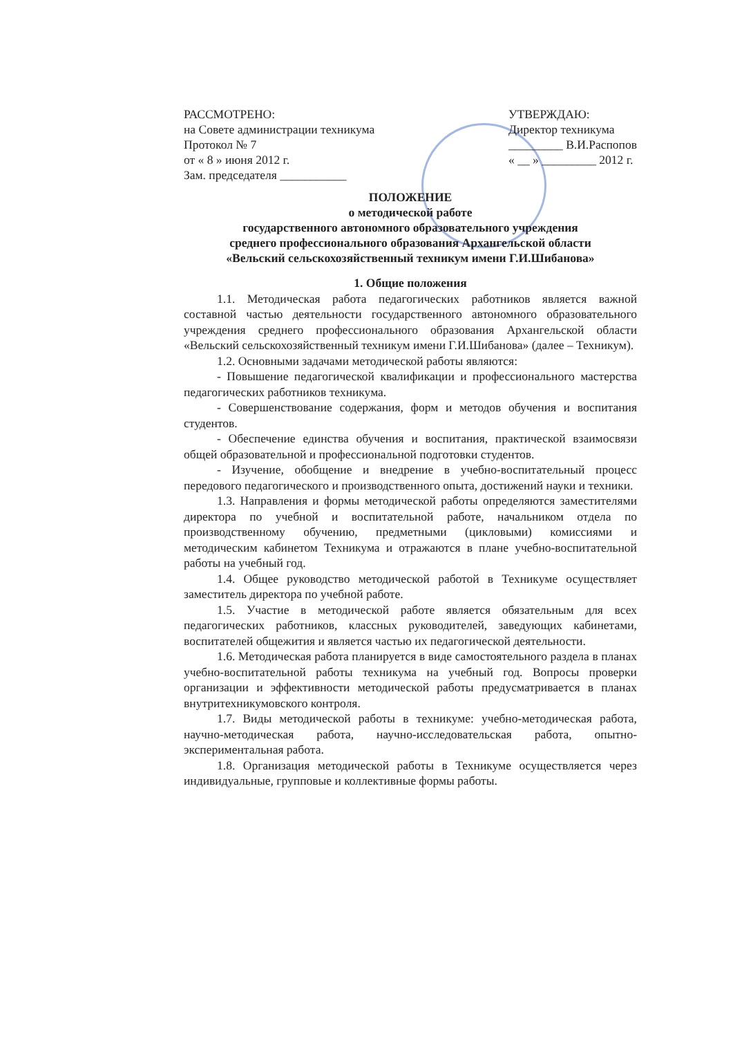РАССМОТРЕНО:
на Совете администрации техникума
Протокол № 7
от « 8 » июня 2012 г.
Зам. председателя ___________
УТВЕРЖДАЮ:
Директор техникума
_________ В.И.Распопов
« __ » _________ 2012 г.
ПОЛОЖЕНИЕ
о методической работе
государственного автономного образовательного учреждения
среднего профессионального образования Архангельской области
«Вельский сельскохозяйственный техникум имени Г.И.Шибанова»
1. Общие положения
1.1. Методическая работа педагогических работников является важной составной частью деятельности государственного автономного образовательного учреждения среднего профессионального образования Архангельской области «Вельский сельскохозяйственный техникум имени Г.И.Шибанова» (далее – Техникум).
1.2. Основными задачами методической работы являются:
- Повышение педагогической квалификации и профессионального мастерства педагогических работников техникума.
- Совершенствование содержания, форм и методов обучения и воспитания студентов.
- Обеспечение единства обучения и воспитания, практической взаимосвязи общей образовательной и профессиональной подготовки студентов.
- Изучение, обобщение и внедрение в учебно-воспитательный процесс передового педагогического и производственного опыта, достижений науки и техники.
1.3. Направления и формы методической работы определяются заместителями директора по учебной и воспитательной работе, начальником отдела по производственному обучению, предметными (цикловыми) комиссиями и методическим кабинетом Техникума и отражаются в плане учебно-воспитательной работы на учебный год.
1.4. Общее руководство методической работой в Техникуме осуществляет заместитель директора по учебной работе.
1.5. Участие в методической работе является обязательным для всех педагогических работников, классных руководителей, заведующих кабинетами, воспитателей общежития и является частью их педагогической деятельности.
1.6. Методическая работа планируется в виде самостоятельного раздела в планах учебно-воспитательной работы техникума на учебный год. Вопросы проверки организации и эффективности методической работы предусматривается в планах внутритехникумовского контроля.
1.7. Виды методической работы в техникуме: учебно-методическая работа, научно-методическая работа, научно-исследовательская работа, опытно-экспериментальная работа.
1.8. Организация методической работы в Техникуме осуществляется через индивидуальные, групповые и коллективные формы работы.